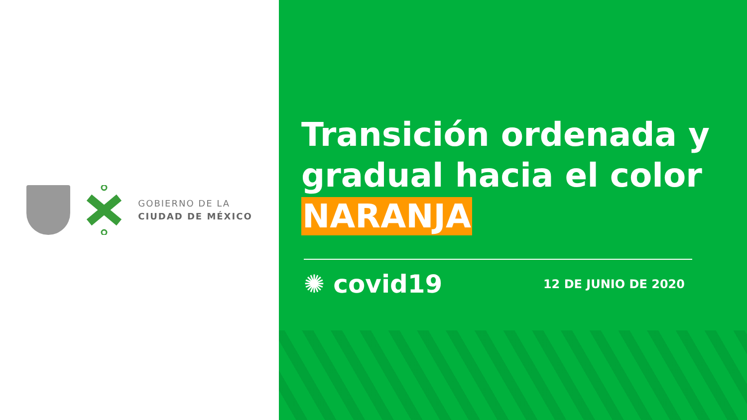GOBIERNO DE LA
CIUDAD DE MÉXICO
Transición ordenada y gradual hacia el color
NARANJA
✺ covid19
12 DE JUNIO DE 2020